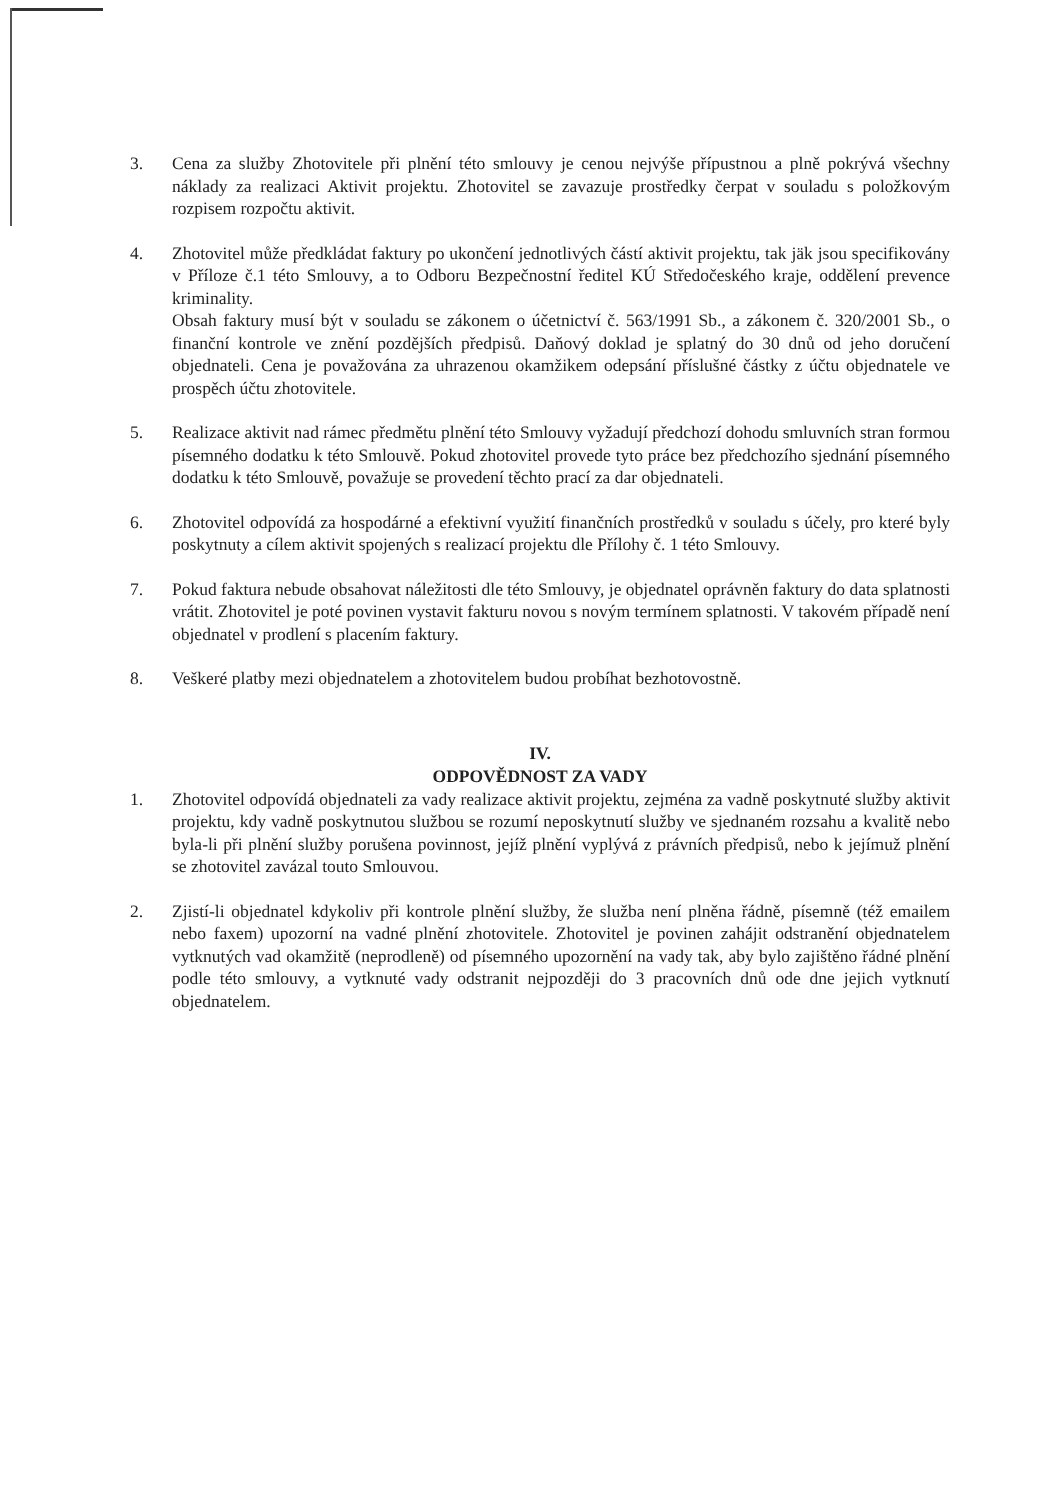3. Cena za služby Zhotovitele při plnění této smlouvy je cenou nejvýše přípustnou a plně pokrývá všechny náklady za realizaci Aktivit projektu. Zhotovitel se zavazuje prostředky čerpat v souladu s položkovým rozpisem rozpočtu aktivit.
4. Zhotovitel může předkládat faktury po ukončení jednotlivých částí aktivit projektu, tak jäk jsou specifikovány v Příloze č.1 této Smlouvy, a to Odboru Bezpečnostní ředitel KÚ Středočeského kraje, oddělení prevence kriminality.
Obsah faktury musí být v souladu se zákonem o účetnictví č. 563/1991 Sb., a zákonem č. 320/2001 Sb., o finanční kontrole ve znění pozdějších předpisů. Daňový doklad je splatný do 30 dnů od jeho doručení objednateli. Cena je považována za uhrazenou okamžikem odepsání příslušné částky z účtu objednatele ve prospěch účtu zhotovitele.
5. Realizace aktivit nad rámec předmětu plnění této Smlouvy vyžadují předchozí dohodu smluvních stran formou písemného dodatku k této Smlouvě. Pokud zhotovitel provede tyto práce bez předchozího sjednání písemného dodatku k této Smlouvě, považuje se provedení těchto prací za dar objednateli.
6. Zhotovitel odpovídá za hospodárné a efektivní využití finančních prostředků v souladu s účely, pro které byly poskytnuty a cílem aktivit spojených s realizací projektu dle Přílohy č. 1 této Smlouvy.
7. Pokud faktura nebude obsahovat náležitosti dle této Smlouvy, je objednatel oprávněn faktury do data splatnosti vrátit. Zhotovitel je poté povinen vystavit fakturu novou s novým termínem splatnosti. V takovém případě není objednatel v prodlení s placením faktury.
8. Veškeré platby mezi objednatelem a zhotovitelem budou probíhat bezhotovostně.
IV.
ODPOVĚDNOST ZA VADY
1. Zhotovitel odpovídá objednateli za vady realizace aktivit projektu, zejména za vadně poskytnuté služby aktivit projektu, kdy vadně poskytnutou službou se rozumí neposkytnutí služby ve sjednaném rozsahu a kvalitě nebo byla-li při plnění služby porušena povinnost, jejíž plnění vyplývá z právních předpisů, nebo k jejímuž plnění se zhotovitel zavázal touto Smlouvou.
2. Zjistí-li objednatel kdykoliv při kontrole plnění služby, že služba není plněna řádně, písemně (též emailem nebo faxem) upozorní na vadné plnění zhotovitele. Zhotovitel je povinen zahájit odstranění objednatelem vytknutých vad okamžitě (neprodleně) od písemného upozornění na vady tak, aby bylo zajištěno řádné plnění podle této smlouvy, a vytknuté vady odstranit nejpozději do 3 pracovních dnů ode dne jejich vytknutí objednatelem.